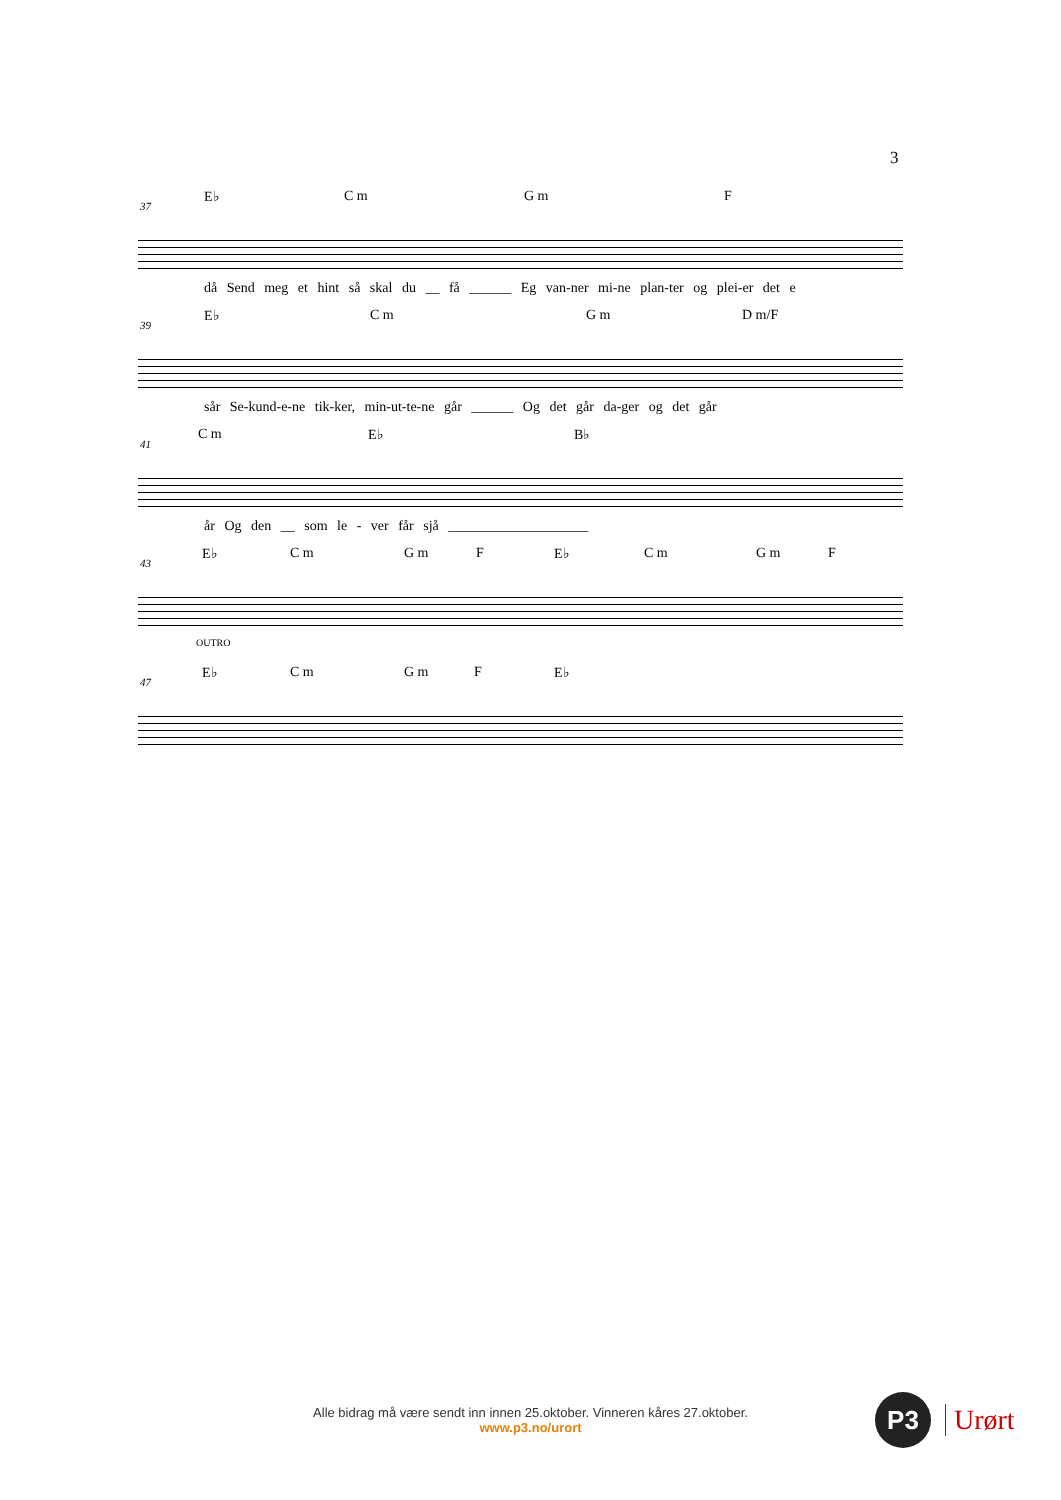3
E♭ C m G m F
37
då Send meg et hint så skal du __ få ______ Eg van-ner mi-ne plan-ter og plei-er det e
E♭ C m G m D m/F
39
sår Se-kund-e-ne tik-ker, min-ut-te-ne går ______ Og det går da-ger og det går
C m E♭ B♭
41
år Og den __ som le - ver får sjå ____________________
E♭ C m G m F E♭ C m G m F
43
OUTRO
E♭ C m G m F E♭
47
Alle bidrag må være sendt inn innen 25.oktober. Vinneren kåres 27.oktober.
www.p3.no/urort
P3
Urørt